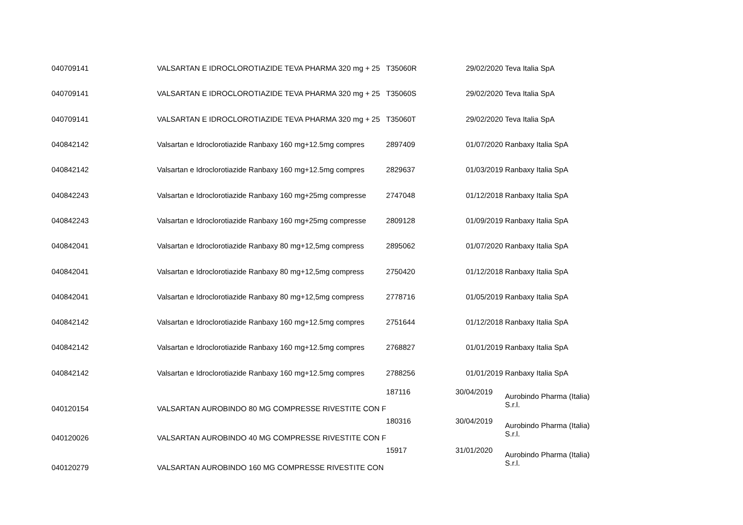| 040709141 | VALSARTAN E IDROCLOROTIAZIDE TEVA PHARMA 320 mg + 25 | T35060R | 29/02/2020 | Teva Italia SpA |
| 040709141 | VALSARTAN E IDROCLOROTIAZIDE TEVA PHARMA 320 mg + 25 | T35060S | 29/02/2020 | Teva Italia SpA |
| 040709141 | VALSARTAN E IDROCLOROTIAZIDE TEVA PHARMA 320 mg + 25 | T35060T | 29/02/2020 | Teva Italia SpA |
| 040842142 | Valsartan e Idroclorotiazide Ranbaxy 160 mg+12.5mg compres | 2897409 | 01/07/2020 | Ranbaxy Italia SpA |
| 040842142 | Valsartan e Idroclorotiazide Ranbaxy 160 mg+12.5mg compres | 2829637 | 01/03/2019 | Ranbaxy Italia SpA |
| 040842243 | Valsartan e Idroclorotiazide Ranbaxy 160 mg+25mg compresse | 2747048 | 01/12/2018 | Ranbaxy Italia SpA |
| 040842243 | Valsartan e Idroclorotiazide Ranbaxy 160 mg+25mg compresse | 2809128 | 01/09/2019 | Ranbaxy Italia SpA |
| 040842041 | Valsartan e Idroclorotiazide Ranbaxy 80 mg+12,5mg compress | 2895062 | 01/07/2020 | Ranbaxy Italia SpA |
| 040842041 | Valsartan e Idroclorotiazide Ranbaxy 80 mg+12,5mg compress | 2750420 | 01/12/2018 | Ranbaxy Italia SpA |
| 040842041 | Valsartan e Idroclorotiazide Ranbaxy 80 mg+12,5mg compress | 2778716 | 01/05/2019 | Ranbaxy Italia SpA |
| 040842142 | Valsartan e Idroclorotiazide Ranbaxy 160 mg+12.5mg compres | 2751644 | 01/12/2018 | Ranbaxy Italia SpA |
| 040842142 | Valsartan e Idroclorotiazide Ranbaxy 160 mg+12.5mg compres | 2768827 | 01/01/2019 | Ranbaxy Italia SpA |
| 040842142 | Valsartan e Idroclorotiazide Ranbaxy 160 mg+12.5mg compres | 2788256 | 01/01/2019 | Ranbaxy Italia SpA |
| 040120154 | VALSARTAN AUROBINDO 80 MG COMPRESSE RIVESTITE CON F | 187116 | 30/04/2019 | Aurobindo Pharma (Italia) S.r.l. |
| 040120026 | VALSARTAN AUROBINDO 40 MG COMPRESSE RIVESTITE CON F | 180316 | 30/04/2019 | Aurobindo Pharma (Italia) S.r.l. |
| 040120279 | VALSARTAN AUROBINDO 160 MG COMPRESSE RIVESTITE CON | 15917 | 31/01/2020 | Aurobindo Pharma (Italia) S.r.l. |